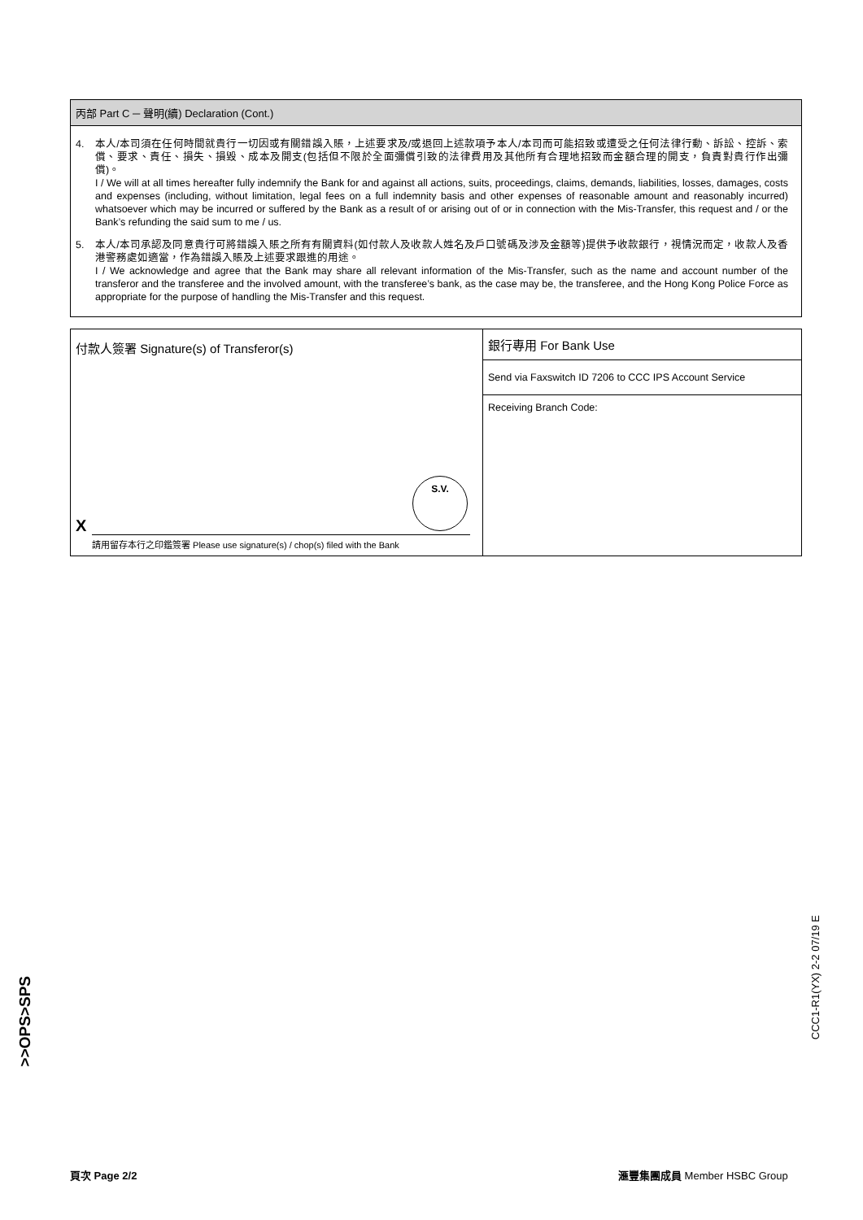丙部 Part C ─ 聲明(續) Declaration (Cont.)
4. 本人/本司須在任何時間就貴行一切因或有關錯誤入賬，上述要求及/或退回上述款項予本人/本司而可能招致或遭受之任何法律行動、訴訟、控訴、索償、要求、責任、損失、損毀、成本及開支(包括但不限於全面彌償引致的法律費用及其他所有合理地招致而金額合理的開支，負責對貴行作出彌償)。
I / We will at all times hereafter fully indemnify the Bank for and against all actions, suits, proceedings, claims, demands, liabilities, losses, damages, costs and expenses (including, without limitation, legal fees on a full indemnity basis and other expenses of reasonable amount and reasonably incurred) whatsoever which may be incurred or suffered by the Bank as a result of or arising out of or in connection with the Mis-Transfer, this request and / or the Bank’s refunding the said sum to me / us.
5. 本人/本司承認及同意貴行可將錯誤入賬之所有有關資料(如付款人及收款人姓名及戶口號碼及涉及金額等)提供予收款銀行，視情況而定，收款人及香港警務處如適當，作為錯誤入賬及上述要求跟進的用途。
I / We acknowledge and agree that the Bank may share all relevant information of the Mis-Transfer, such as the name and account number of the transferor and the transferee and the involved amount, with the transferee’s bank, as the case may be, the transferee, and the Hong Kong Police Force as appropriate for the purpose of handling the Mis-Transfer and this request.
付款人簽署 Signature(s) of Transferor(s)
S.V.
X
請用留存本行之印鑑簽署 Please use signature(s) / chop(s) filed with the Bank
銀行專用 For Bank Use
Send via Faxswitch ID 7206 to CCC IPS Account Service
Receiving Branch Code:
>>OPS>SPS
CCC1-R1(YX) 2-2 07/19 E
頁次 Page 2/2 滙豐集團成員 Member HSBC Group